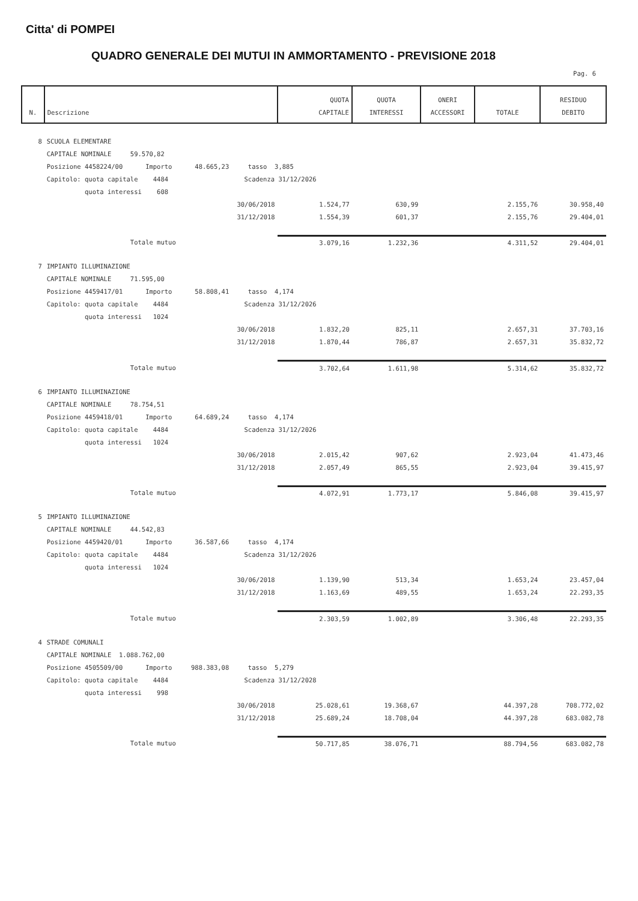Citta' di POMPEI
QUADRO GENERALE DEI MUTUI IN AMMORTAMENTO - PREVISIONE 2018
Pag. 6
| N. | Descrizione | QUOTA CAPITALE | QUOTA INTERESSI | ONERI ACCESSORI | TOTALE | RESIDUO DEBITO |
| --- | --- | --- | --- | --- | --- | --- |
| 8 | SCUOLA ELEMENTARE | | | | | |
| | CAPITALE NOMINALE 59.570,82 | | | | | |
| | Posizione 4458224/00 Importo 48.665,23 tasso 3,885 | | | | | |
| | Capitolo: quota capitale 4484 Scadenza 31/12/2026 | | | | | |
| | quota interessi 608 | | | | | |
| | 30/06/2018 | 1.524,77 | 630,99 | | 2.155,76 | 30.958,40 |
| | 31/12/2018 | 1.554,39 | 601,37 | | 2.155,76 | 29.404,01 |
| | Totale mutuo | 3.079,16 | 1.232,36 | | 4.311,52 | 29.404,01 |
| 7 | IMPIANTO ILLUMINAZIONE | | | | | |
| | CAPITALE NOMINALE 71.595,00 | | | | | |
| | Posizione 4459417/01 Importo 58.808,41 tasso 4,174 | | | | | |
| | Capitolo: quota capitale 4484 Scadenza 31/12/2026 | | | | | |
| | quota interessi 1024 | | | | | |
| | 30/06/2018 | 1.832,20 | 825,11 | | 2.657,31 | 37.703,16 |
| | 31/12/2018 | 1.870,44 | 786,87 | | 2.657,31 | 35.832,72 |
| | Totale mutuo | 3.702,64 | 1.611,98 | | 5.314,62 | 35.832,72 |
| 6 | IMPIANTO ILLUMINAZIONE | | | | | |
| | CAPITALE NOMINALE 78.754,51 | | | | | |
| | Posizione 4459418/01 Importo 64.689,24 tasso 4,174 | | | | | |
| | Capitolo: quota capitale 4484 Scadenza 31/12/2026 | | | | | |
| | quota interessi 1024 | | | | | |
| | 30/06/2018 | 2.015,42 | 907,62 | | 2.923,04 | 41.473,46 |
| | 31/12/2018 | 2.057,49 | 865,55 | | 2.923,04 | 39.415,97 |
| | Totale mutuo | 4.072,91 | 1.773,17 | | 5.846,08 | 39.415,97 |
| 5 | IMPIANTO ILLUMINAZIONE | | | | | |
| | CAPITALE NOMINALE 44.542,83 | | | | | |
| | Posizione 4459420/01 Importo 36.587,66 tasso 4,174 | | | | | |
| | Capitolo: quota capitale 4484 Scadenza 31/12/2026 | | | | | |
| | quota interessi 1024 | | | | | |
| | 30/06/2018 | 1.139,90 | 513,34 | | 1.653,24 | 23.457,04 |
| | 31/12/2018 | 1.163,69 | 489,55 | | 1.653,24 | 22.293,35 |
| | Totale mutuo | 2.303,59 | 1.002,89 | | 3.306,48 | 22.293,35 |
| 4 | STRADE COMUNALI | | | | | |
| | CAPITALE NOMINALE 1.088.762,00 | | | | | |
| | Posizione 4505509/00 Importo 988.383,08 tasso 5,279 | | | | | |
| | Capitolo: quota capitale 4484 Scadenza 31/12/2028 | | | | | |
| | quota interessi 998 | | | | | |
| | 30/06/2018 | 25.028,61 | 19.368,67 | | 44.397,28 | 708.772,02 |
| | 31/12/2018 | 25.689,24 | 18.708,04 | | 44.397,28 | 683.082,78 |
| | Totale mutuo | 50.717,85 | 38.076,71 | | 88.794,56 | 683.082,78 |